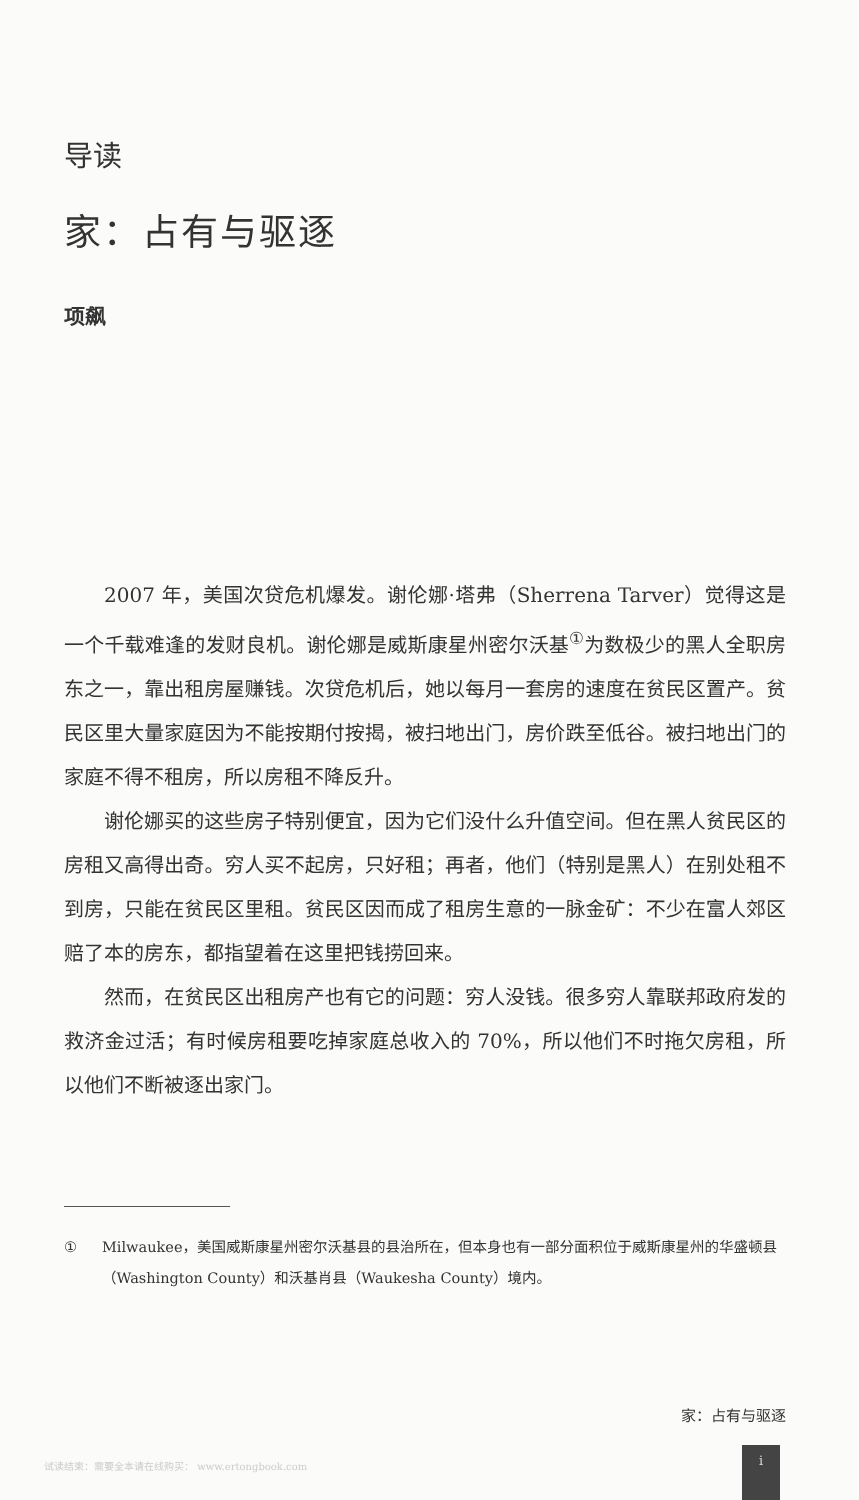导读
家：占有与驱逐
项飙
2007 年，美国次贷危机爆发。谢伦娜·塔弗（Sherrena Tarver）觉得这是一个千载难逢的发财良机。谢伦娜是威斯康星州密尔沃基<sup>①</sup>为数极少的黑人全职房东之一，靠出租房屋赚钱。次贷危机后，她以每月一套房的速度在贫民区置产。贫民区里大量家庭因为不能按期付按揭，被扫地出门，房价跌至低谷。被扫地出门的家庭不得不租房，所以房租不降反升。
谢伦娜买的这些房子特别便宜，因为它们没什么升值空间。但在黑人贫民区的房租又高得出奇。穷人买不起房，只好租；再者，他们（特别是黑人）在别处租不到房，只能在贫民区里租。贫民区因而成了租房生意的一脉金矿：不少在富人郊区赔了本的房东，都指望着在这里把钱捞回来。
然而，在贫民区出租房产也有它的问题：穷人没钱。很多穷人靠联邦政府发的救济金过活；有时候房租要吃掉家庭总收入的 70%，所以他们不时拖欠房租，所以他们不断被逐出家门。
① Milwaukee，美国威斯康星州密尔沃基县的县治所在，但本身也有一部分面积位于威斯康星州的华盛顿县（Washington County）和沃基肖县（Waukesha County）境内。
家：占有与驱逐
试读结束：需要全本请在线购买： www.ertongbook.com
i